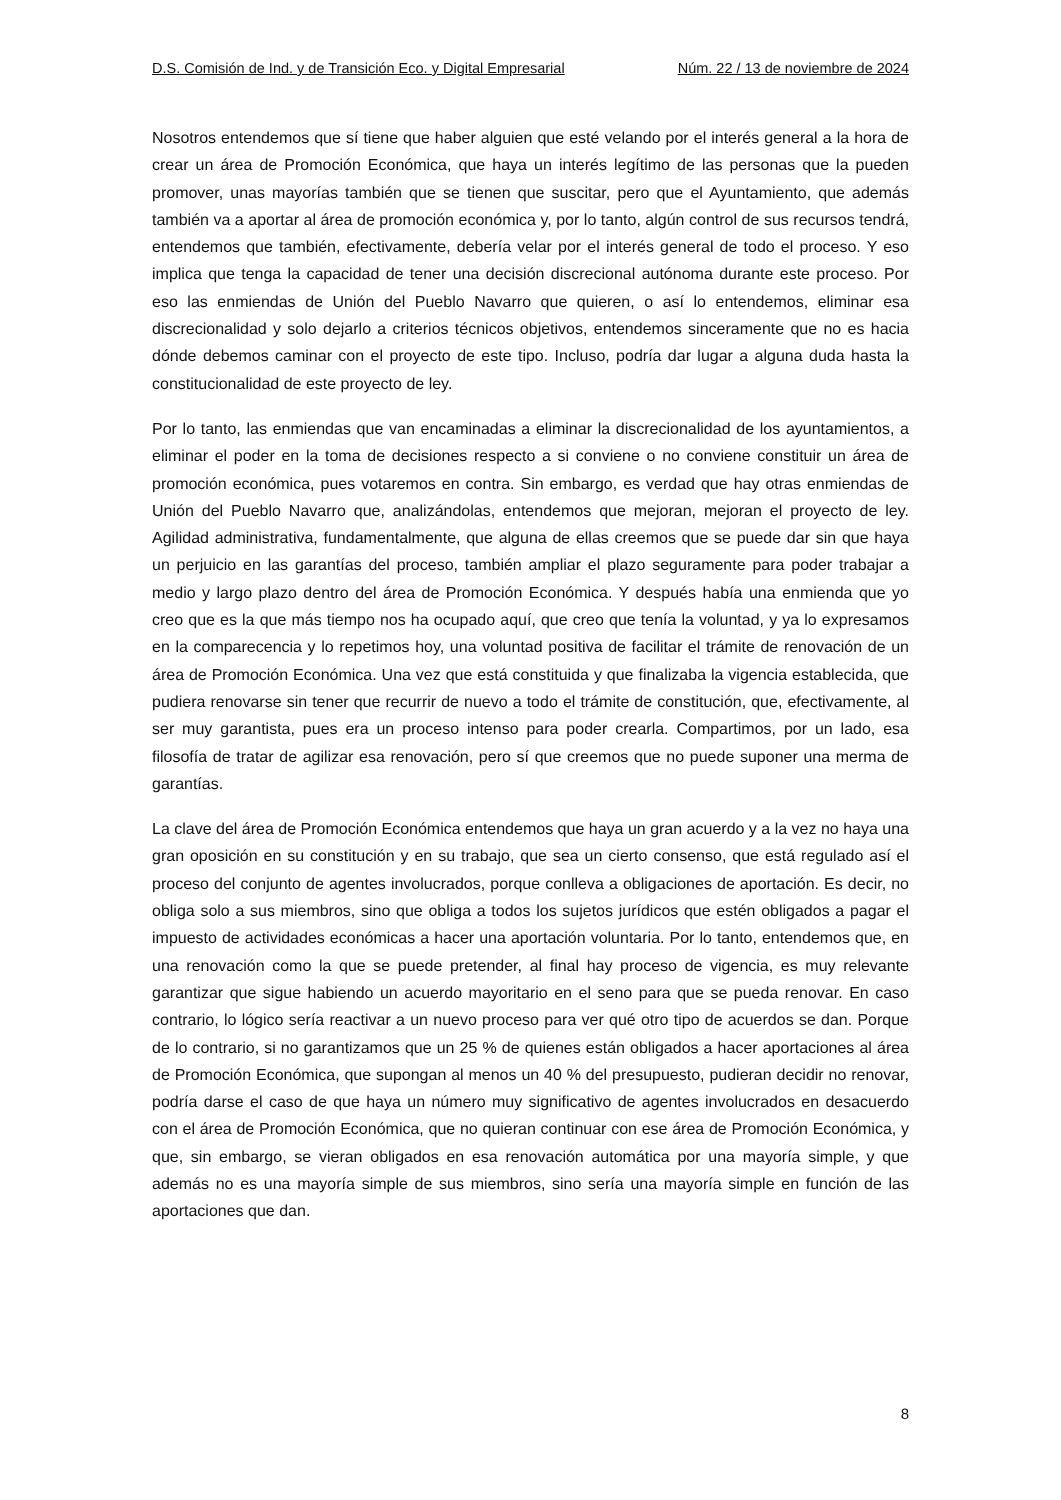D.S. Comisión de Ind. y de Transición Eco. y Digital Empresarial Núm. 22 / 13 de noviembre de 2024
Nosotros entendemos que sí tiene que haber alguien que esté velando por el interés general a la hora de crear un área de Promoción Económica, que haya un interés legítimo de las personas que la pueden promover, unas mayorías también que se tienen que suscitar, pero que el Ayuntamiento, que además también va a aportar al área de promoción económica y, por lo tanto, algún control de sus recursos tendrá, entendemos que también, efectivamente, debería velar por el interés general de todo el proceso. Y eso implica que tenga la capacidad de tener una decisión discrecional autónoma durante este proceso. Por eso las enmiendas de Unión del Pueblo Navarro que quieren, o así lo entendemos, eliminar esa discrecionalidad y solo dejarlo a criterios técnicos objetivos, entendemos sinceramente que no es hacia dónde debemos caminar con el proyecto de este tipo. Incluso, podría dar lugar a alguna duda hasta la constitucionalidad de este proyecto de ley.
Por lo tanto, las enmiendas que van encaminadas a eliminar la discrecionalidad de los ayuntamientos, a eliminar el poder en la toma de decisiones respecto a si conviene o no conviene constituir un área de promoción económica, pues votaremos en contra. Sin embargo, es verdad que hay otras enmiendas de Unión del Pueblo Navarro que, analizándolas, entendemos que mejoran, mejoran el proyecto de ley. Agilidad administrativa, fundamentalmente, que alguna de ellas creemos que se puede dar sin que haya un perjuicio en las garantías del proceso, también ampliar el plazo seguramente para poder trabajar a medio y largo plazo dentro del área de Promoción Económica. Y después había una enmienda que yo creo que es la que más tiempo nos ha ocupado aquí, que creo que tenía la voluntad, y ya lo expresamos en la comparecencia y lo repetimos hoy, una voluntad positiva de facilitar el trámite de renovación de un área de Promoción Económica. Una vez que está constituida y que finalizaba la vigencia establecida, que pudiera renovarse sin tener que recurrir de nuevo a todo el trámite de constitución, que, efectivamente, al ser muy garantista, pues era un proceso intenso para poder crearla. Compartimos, por un lado, esa filosofía de tratar de agilizar esa renovación, pero sí que creemos que no puede suponer una merma de garantías.
La clave del área de Promoción Económica entendemos que haya un gran acuerdo y a la vez no haya una gran oposición en su constitución y en su trabajo, que sea un cierto consenso, que está regulado así el proceso del conjunto de agentes involucrados, porque conlleva a obligaciones de aportación. Es decir, no obliga solo a sus miembros, sino que obliga a todos los sujetos jurídicos que estén obligados a pagar el impuesto de actividades económicas a hacer una aportación voluntaria. Por lo tanto, entendemos que, en una renovación como la que se puede pretender, al final hay proceso de vigencia, es muy relevante garantizar que sigue habiendo un acuerdo mayoritario en el seno para que se pueda renovar. En caso contrario, lo lógico sería reactivar a un nuevo proceso para ver qué otro tipo de acuerdos se dan. Porque de lo contrario, si no garantizamos que un 25 % de quienes están obligados a hacer aportaciones al área de Promoción Económica, que supongan al menos un 40 % del presupuesto, pudieran decidir no renovar, podría darse el caso de que haya un número muy significativo de agentes involucrados en desacuerdo con el área de Promoción Económica, que no quieran continuar con ese área de Promoción Económica, y que, sin embargo, se vieran obligados en esa renovación automática por una mayoría simple, y que además no es una mayoría simple de sus miembros, sino sería una mayoría simple en función de las aportaciones que dan.
8